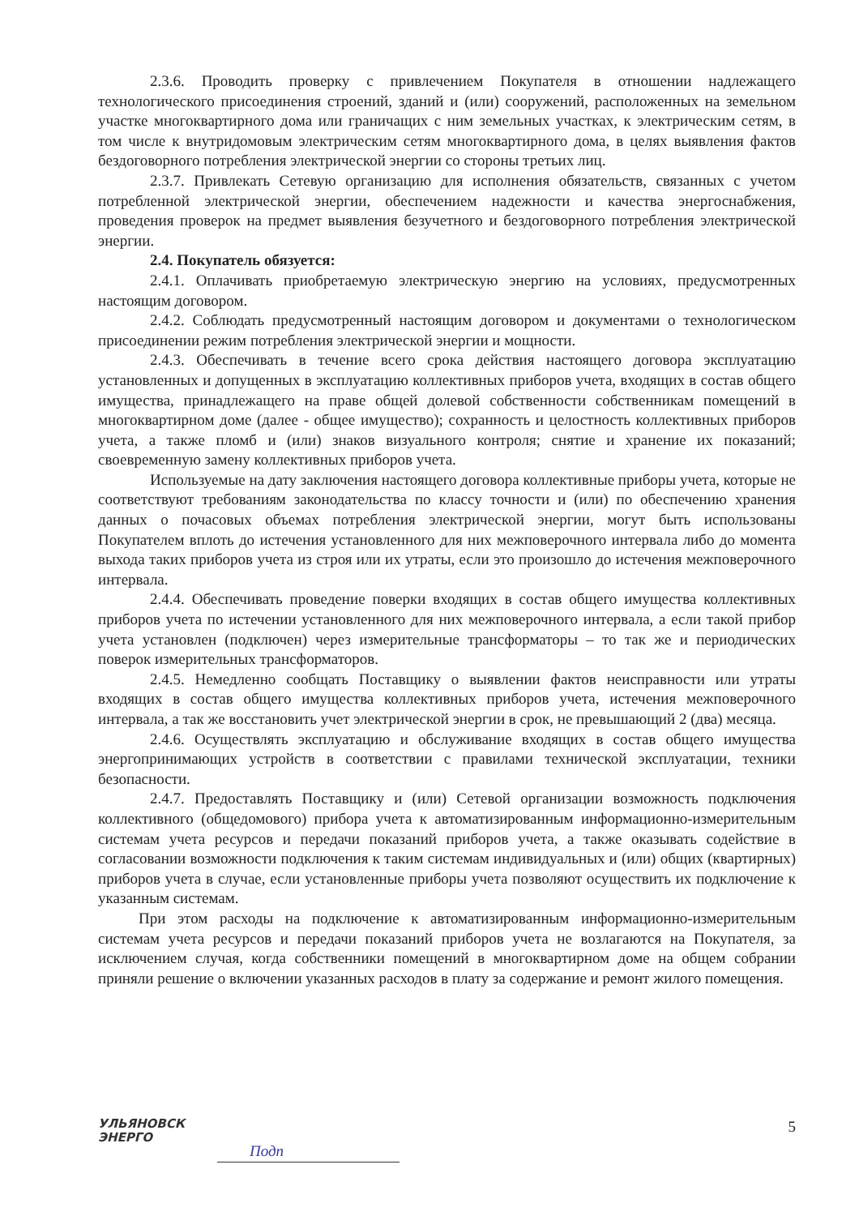2.3.6. Проводить проверку с привлечением Покупателя в отношении надлежащего технологического присоединения строений, зданий и (или) сооружений, расположенных на земельном участке многоквартирного дома или граничащих с ним земельных участках, к электрическим сетям, в том числе к внутридомовым электрическим сетям многоквартирного дома, в целях выявления фактов бездоговорного потребления электрической энергии со стороны третьих лиц.
2.3.7. Привлекать Сетевую организацию для исполнения обязательств, связанных с учетом потребленной электрической энергии, обеспечением надежности и качества энергоснабжения, проведения проверок на предмет выявления безучетного и бездоговорного потребления электрической энергии.
2.4. Покупатель обязуется:
2.4.1. Оплачивать приобретаемую электрическую энергию на условиях, предусмотренных настоящим договором.
2.4.2. Соблюдать предусмотренный настоящим договором и документами о технологическом присоединении режим потребления электрической энергии и мощности.
2.4.3. Обеспечивать в течение всего срока действия настоящего договора эксплуатацию установленных и допущенных в эксплуатацию коллективных приборов учета, входящих в состав общего имущества, принадлежащего на праве общей долевой собственности собственникам помещений в многоквартирном доме (далее - общее имущество); сохранность и целостность коллективных приборов учета, а также пломб и (или) знаков визуального контроля; снятие и хранение их показаний; своевременную замену коллективных приборов учета.
Используемые на дату заключения настоящего договора коллективные приборы учета, которые не соответствуют требованиям законодательства по классу точности и (или) по обеспечению хранения данных о почасовых объемах потребления электрической энергии, могут быть использованы Покупателем вплоть до истечения установленного для них межповерочного интервала либо до момента выхода таких приборов учета из строя или их утраты, если это произошло до истечения межповерочного интервала.
2.4.4. Обеспечивать проведение поверки входящих в состав общего имущества коллективных приборов учета по истечении установленного для них межповерочного интервала, а если такой прибор учета установлен (подключен) через измерительные трансформаторы – то так же и периодических поверок измерительных трансформаторов.
2.4.5. Немедленно сообщать Поставщику о выявлении фактов неисправности или утраты входящих в состав общего имущества коллективных приборов учета, истечения межповерочного интервала, а так же восстановить учет электрической энергии в срок, не превышающий 2 (два) месяца.
2.4.6. Осуществлять эксплуатацию и обслуживание входящих в состав общего имущества энергопринимающих устройств в соответствии с правилами технической эксплуатации, техники безопасности.
2.4.7. Предоставлять Поставщику и (или) Сетевой организации возможность подключения коллективного (общедомового) прибора учета к автоматизированным информационно-измерительным системам учета ресурсов и передачи показаний приборов учета, а также оказывать содействие в согласовании возможности подключения к таким системам индивидуальных и (или) общих (квартирных) приборов учета в случае, если установленные приборы учета позволяют осуществить их подключение к указанным системам.
При этом расходы на подключение к автоматизированным информационно-измерительным системам учета ресурсов и передачи показаний приборов учета не возлагаются на Покупателя, за исключением случая, когда собственники помещений в многоквартирном доме на общем собрании приняли решение о включении указанных расходов в плату за содержание и ремонт жилого помещения.
УЛЬЯНОВСК
ЭНЕРГО
Подп
5